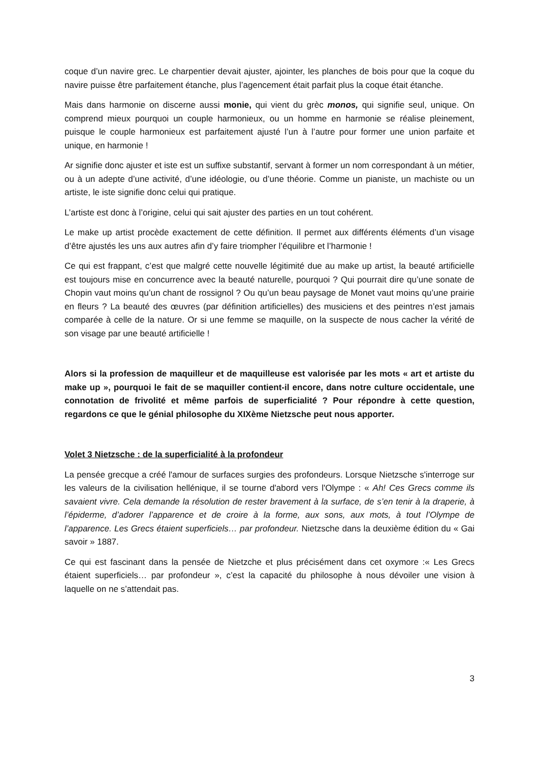coque d’un navire grec. Le charpentier devait ajuster, ajointer, les planches de bois pour que la coque du navire puisse être parfaitement étanche, plus l’agencement était parfait plus la coque était étanche.
Mais dans harmonie on discerne aussi monie, qui vient du grèc monos, qui signifie seul, unique. On comprend mieux pourquoi un couple harmonieux, ou un homme en harmonie se réalise pleinement, puisque le couple harmonieux est parfaitement ajusté l’un à l’autre pour former une union parfaite et unique, en harmonie !
Ar signifie donc ajuster et iste est un suffixe substantif, servant à former un nom correspondant à un métier, ou à un adepte d’une activité, d’une idéologie, ou d’une théorie. Comme un pianiste, un machiste ou un artiste, le iste signifie donc celui qui pratique.
L’artiste est donc à l’origine, celui qui sait ajuster des parties en un tout cohérent.
Le make up artist procède exactement de cette définition. Il permet aux différents éléments d’un visage d’être ajustés les uns aux autres afin d’y faire triompher l’équilibre et l’harmonie !
Ce qui est frappant, c’est que malgré cette nouvelle légitimité due au make up artist, la beauté artificielle est toujours mise en concurrence avec la beauté naturelle, pourquoi ? Qui pourrait dire qu’une sonate de Chopin vaut moins qu’un chant de rossignol ? Ou qu’un beau paysage de Monet vaut moins qu’une prairie en fleurs ? La beauté des œuvres (par définition artificielles) des musiciens et des peintres n’est jamais comparée à celle de la nature. Or si une femme se maquille, on la suspecte de nous cacher la vérité de son visage par une beauté artificielle !
Alors si la profession de maquilleur et de maquilleuse est valorisée par les mots « art et artiste du make up », pourquoi le fait de se maquiller contient-il encore, dans notre culture occidentale, une connotation de frivolité et même parfois de superficialité ? Pour répondre à cette question, regardons ce que le génial philosophe du XIXème Nietzsche peut nous apporter.
Volet 3 Nietzsche : de la superficialité à la profondeur
La pensée grecque a créé l'amour de surfaces surgies des profondeurs. Lorsque Nietzsche s'interroge sur les valeurs de la civilisation hellénique, il se tourne d'abord vers l'Olympe : « Ah! Ces Grecs comme ils savaient vivre. Cela demande la résolution de rester bravement à la surface, de s’en tenir à la draperie, à l’épiderme, d’adorer l’apparence et de croire à la forme, aux sons, aux mots, à tout l’Olympe de l’apparence. Les Grecs étaient superficiels… par profondeur. Nietzsche dans la deuxième édition du « Gai savoir » 1887.
Ce qui est fascinant dans la pensée de Nietzche et plus précisément dans cet oxymore :« Les Grecs étaient superficiels… par profondeur », c’est la capacité du philosophe à nous dévoiler une vision à laquelle on ne s’attendait pas.
3